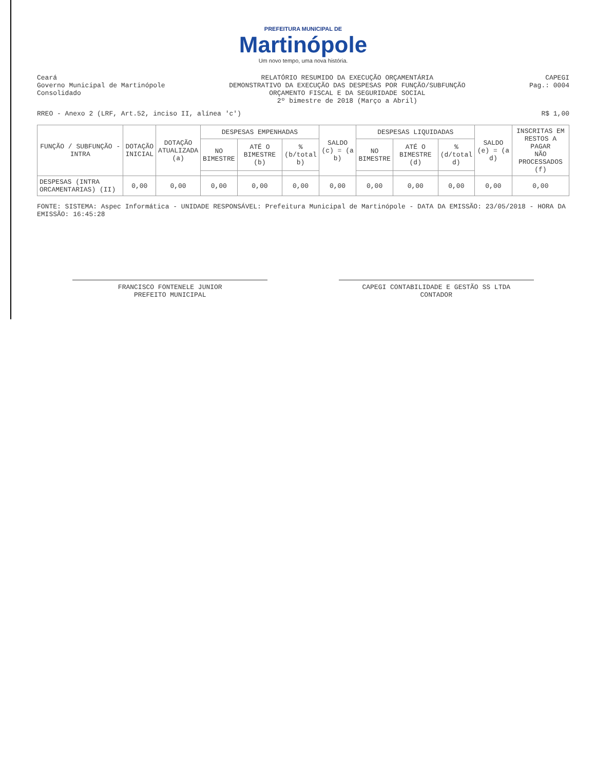PREFEITURA MUNICIPAL DE
Martinópole
Um novo tempo, uma nova história.
Ceará
Governo Municipal de Martinópole
Consolidado
RELATÓRIO RESUMIDO DA EXECUÇÃO ORÇAMENTÁRIA
DEMONSTRATIVO DA EXECUÇÃO DAS DESPESAS POR FUNÇÃO/SUBFUNÇÃO
ORÇAMENTO FISCAL E DA SEGURIDADE SOCIAL
2º bimestre de 2018 (Março a Abril)
CAPEGI
Pag.: 0004
RREO - Anexo 2 (LRF, Art.52, inciso II, alínea 'c')
R$ 1,00
| FUNÇÃO / SUBFUNÇÃO - INTRA | DOTAÇÃO INICIAL | DOTAÇÃO ATUALIZADA (a) | DESPESAS EMPENHADAS | | | SALDO (c) = (a b) | DESPESAS LIQUIDADAS | | | SALDO (e) = (a d) | INSCRITAS EM RESTOS A PAGAR NÃO PROCESSADOS (f) |
| --- | --- | --- | --- | --- | --- | --- | --- | --- | --- | --- | --- |
| | | | NO BIMESTRE | ATÉ O BIMESTRE (b) | % (b/total b) | | NO BIMESTRE | ATÉ O BIMESTRE (d) | % (d/total d) | | |
| DESPESAS (INTRA ORCAMENTARIAS) (II) | 0,00 | 0,00 | 0,00 | 0,00 | 0,00 | 0,00 | 0,00 | 0,00 | 0,00 | 0,00 | 0,00 |
FONTE: SISTEMA: Aspec Informática - UNIDADE RESPONSÁVEL: Prefeitura Municipal de Martinópole - DATA DA EMISSÃO: 23/05/2018 - HORA DA EMISSÃO: 16:45:28
FRANCISCO FONTENELE JUNIOR
PREFEITO MUNICIPAL
CAPEGI CONTABILIDADE E GESTÃO SS LTDA
CONTADOR